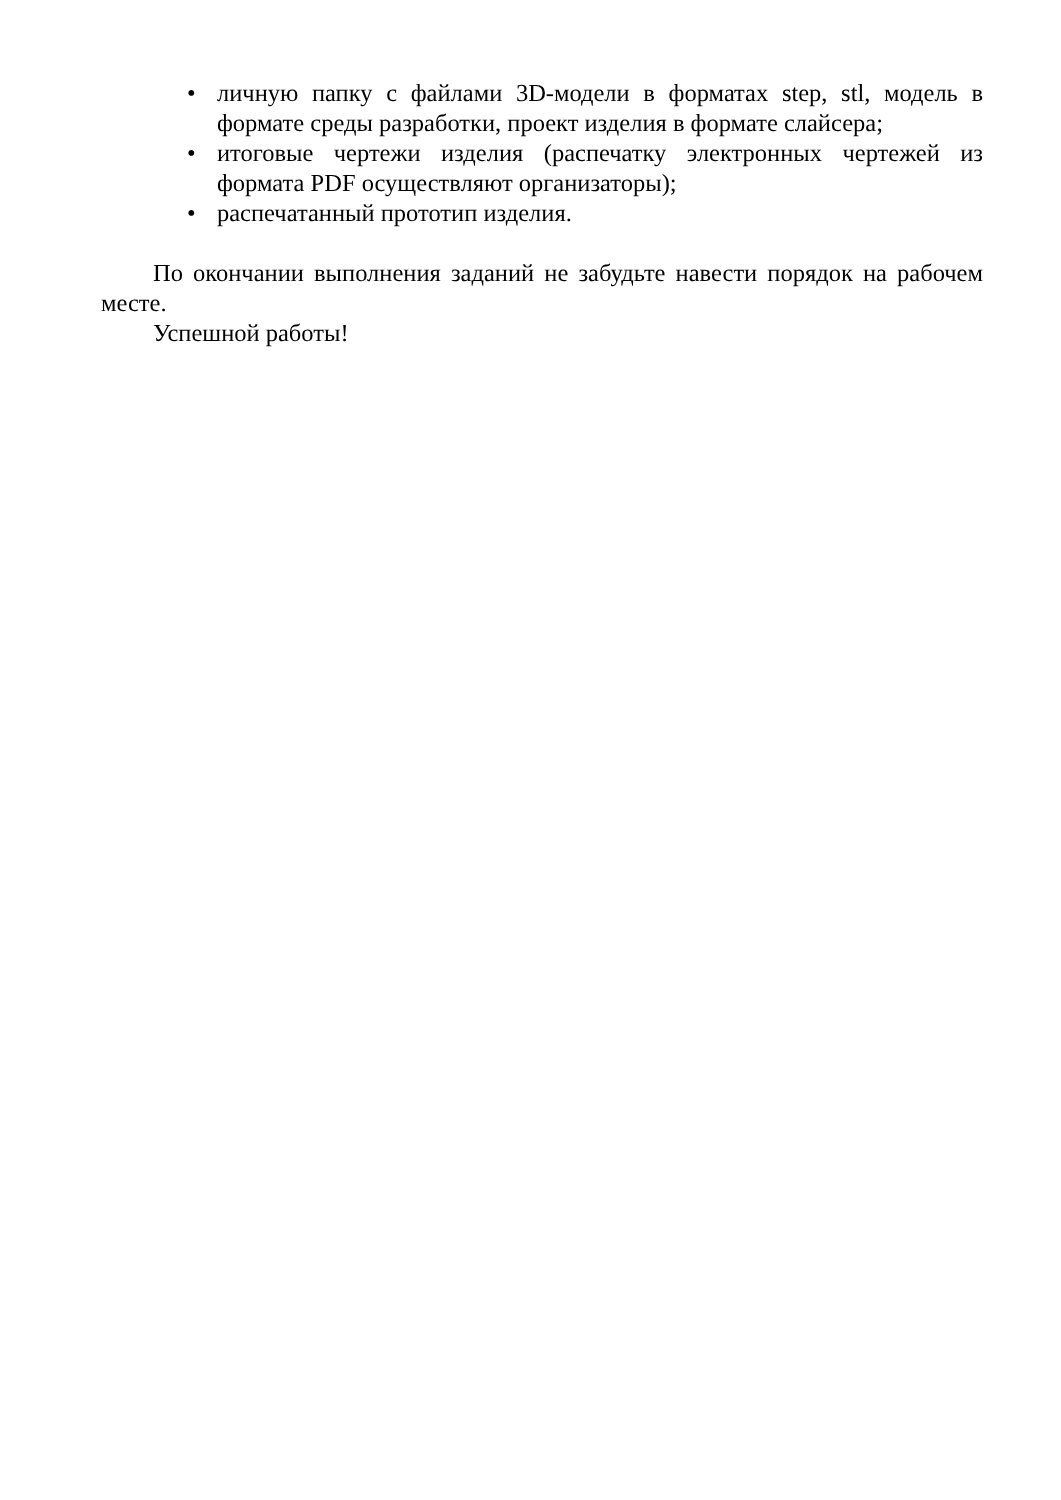• личную папку с файлами 3D-модели в форматах step, stl, модель в формате среды разработки, проект изделия в формате слайсера;
• итоговые чертежи изделия (распечатку электронных чертежей из формата PDF осуществляют организаторы);
• распечатанный прототип изделия.
По окончании выполнения заданий не забудьте навести порядок на рабочем месте.
Успешной работы!